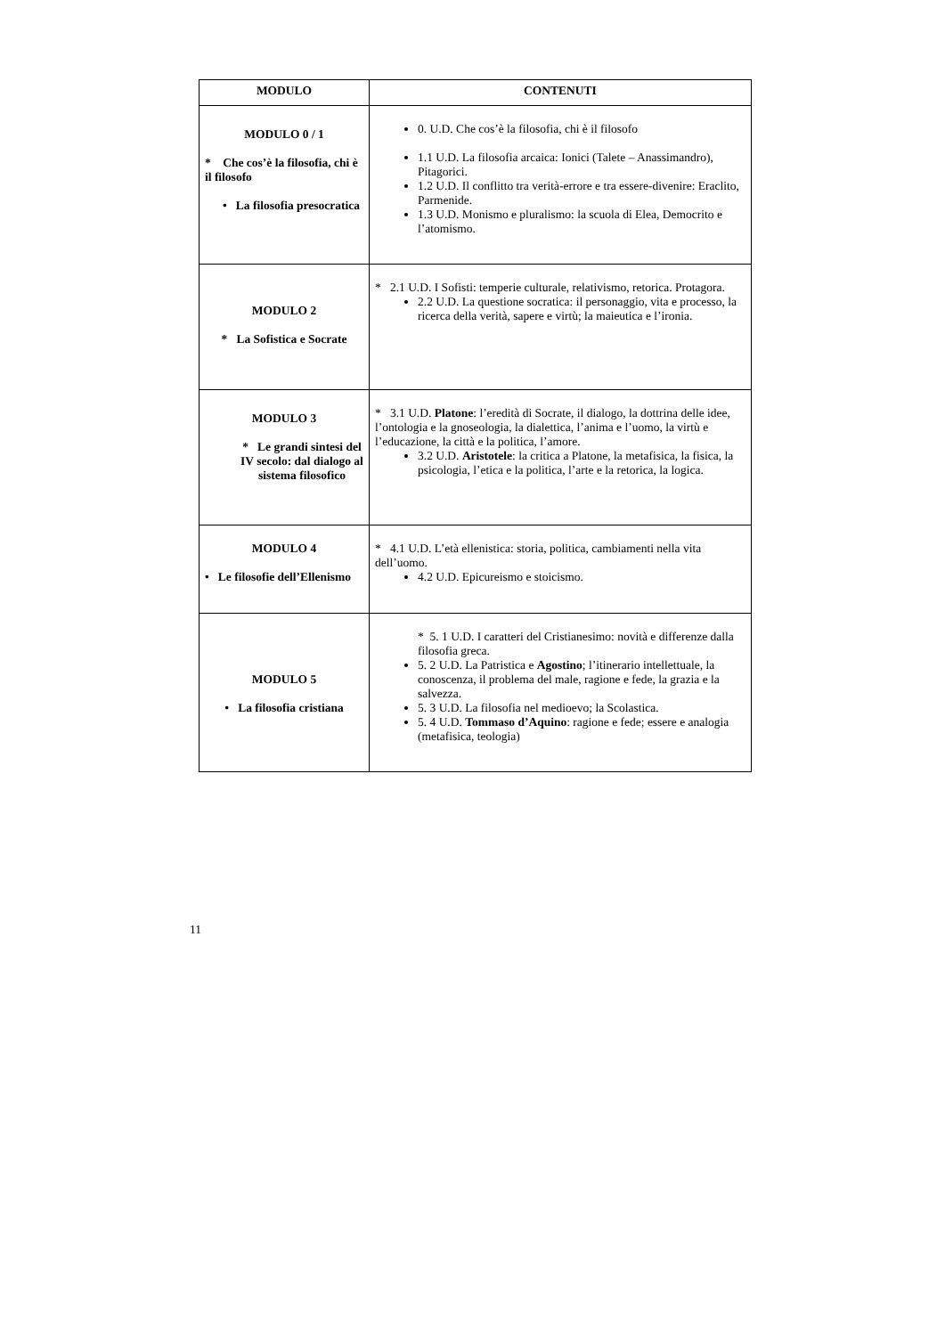| MODULO | CONTENUTI |
| --- | --- |
| MODULO 0 / 1 * Che cos’è la filosofia, chi è il filosofo • La filosofia presocratica | 0. U.D. Che cos’è la filosofia, chi è il filosofo 1.1 U.D. La filosofia arcaica: Ionici (Talete – Anassimandro), Pitagorici. 1.2 U.D. Il conflitto tra verità-errore e tra essere-divenire: Eraclito, Parmenide. 1.3 U.D. Monismo e pluralismo: la scuola di Elea, Democrito e l’atomismo. |
| MODULO 2 * La Sofistica e Socrate | * 2.1 U.D. I Sofisti: temperie culturale, relativismo, retorica. Protagora. 2.2 U.D. La questione socratica: il personaggio, vita e processo, la ricerca della verità, sapere e virtù; la maieutica e l’ironia. |
| MODULO 3 * Le grandi sintesi del IV secolo: dal dialogo al sistema filosofico | * 3.1 U.D. Platone : l’eredità di Socrate, il dialogo, la dottrina delle idee, l’ontologia e la gnoseologia, la dialettica, l’anima e l’uomo, la virtù e l’educazione, la città e la politica, l’amore. 3.2 U.D. Aristotele : la critica a Platone, la metafisica, la fisica, la psicologia, l’etica e la politica, l’arte e la retorica, la logica. |
| MODULO 4 • Le filosofie dell’Ellenismo | * 4.1 U.D. L’età ellenistica: storia, politica, cambiamenti nella vita dell’uomo. 4.2 U.D. Epicureismo e stoicismo. |
| MODULO 5 • La filosofia cristiana | * 5. 1 U.D. I caratteri del Cristianesimo: novità e differenze dalla filosofia greca. 5. 2 U.D. La Patristica e Agostino ; l’itinerario intellettuale, la conoscenza, il problema del male, ragione e fede, la grazia e la salvezza. 5. 3 U.D. La filosofia nel medioevo; la Scolastica. 5. 4 U.D. Tommaso d’Aquino : ragione e fede; essere e analogia (metafisica, teologia) |
11